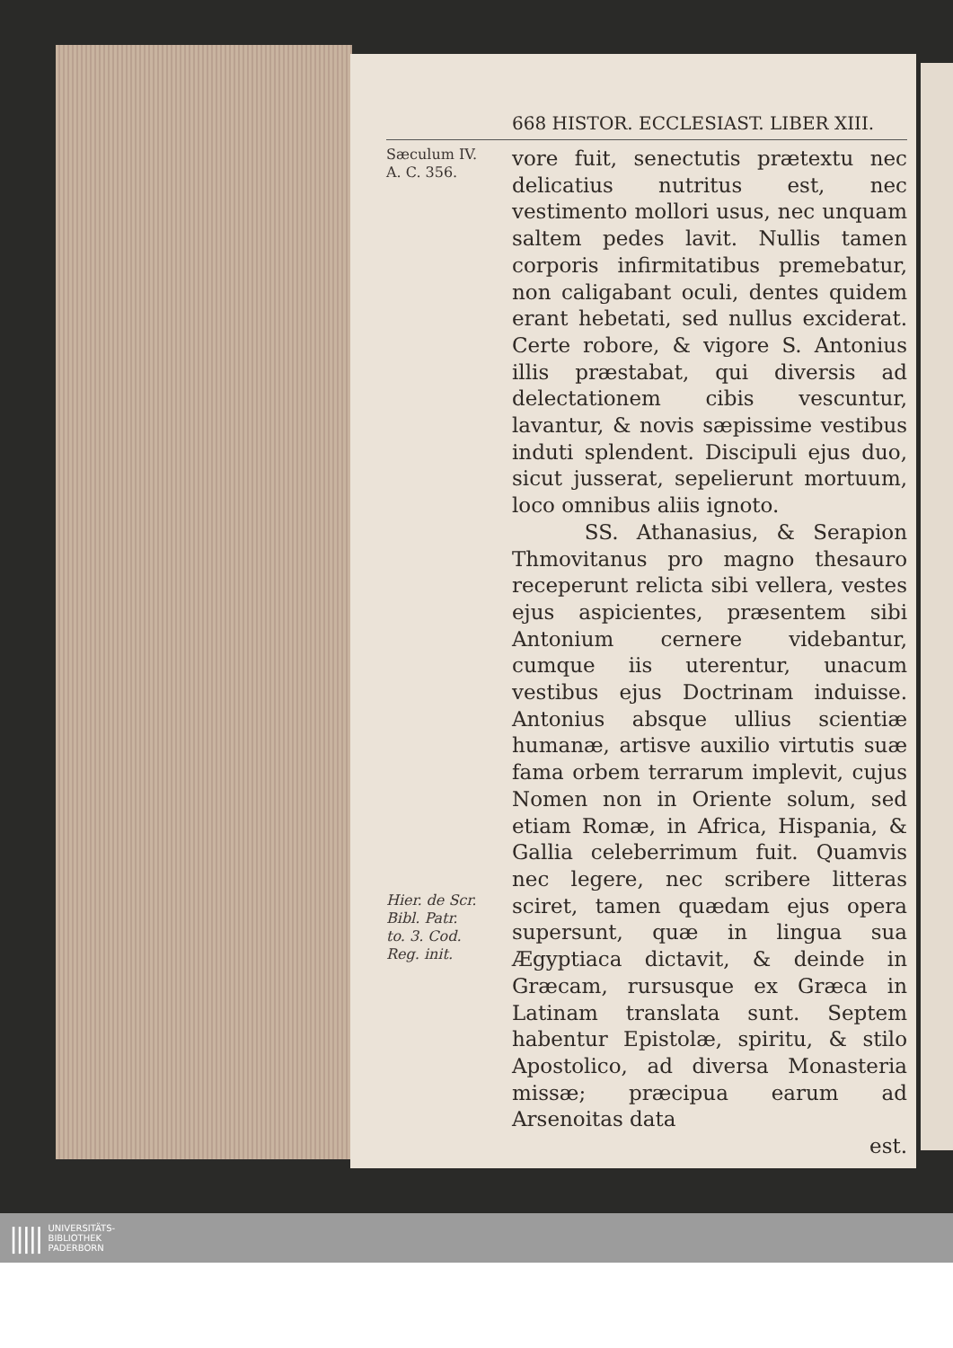668 HISTOR. ECCLESIAST. LIBER XIII.
Sæculum IV.
A. C. 356.
Hier. de Scr.
Bibl. Patr.
to. 3. Cod.
Reg. init.
vore fuit, senectutis prætextu nec delicatius nutritus est, nec vestimento mollori usus, nec unquam saltem pedes lavit. Nullis tamen corporis infirmitatibus premebatur, non caligabant oculi, dentes quidem erant hebetati, sed nullus exciderat. Certe robore, & vigore S. Antonius illis præstabat, qui diversis ad delectationem cibis vescuntur, lavantur, & novis sæpissime vestibus induti splendent. Discipuli ejus duo, sicut jusserat, sepelierunt mortuum, loco omnibus aliis ignoto.
SS. Athanasius, & Serapion Thmovitanus pro magno thesauro receperunt relicta sibi vellera, vestes ejus aspicientes, præsentem sibi Antonium cernere videbantur, cumque iis uterentur, unacum vestibus ejus Doctrinam induisse. Antonius absque ullius scientiæ humanæ, artisve auxilio virtutis suæ fama orbem terrarum implevit, cujus Nomen non in Oriente solum, sed etiam Romæ, in Africa, Hispania, & Gallia celeberrimum fuit. Quamvis nec legere, nec scribere litteras sciret, tamen quædam ejus opera supersunt, quæ in lingua sua Ægyptiaca dictavit, & deinde in Græcam, rursusque ex Græca in Latinam translata sunt. Septem habentur Epistolæ, spiritu, & stilo Apostolico, ad diversa Monasteria missæ; præcipua earum ad Arsenoitas data
est.
||||| UNIVERSITÄTS-
BIBLIOTHEK
PADERBORN